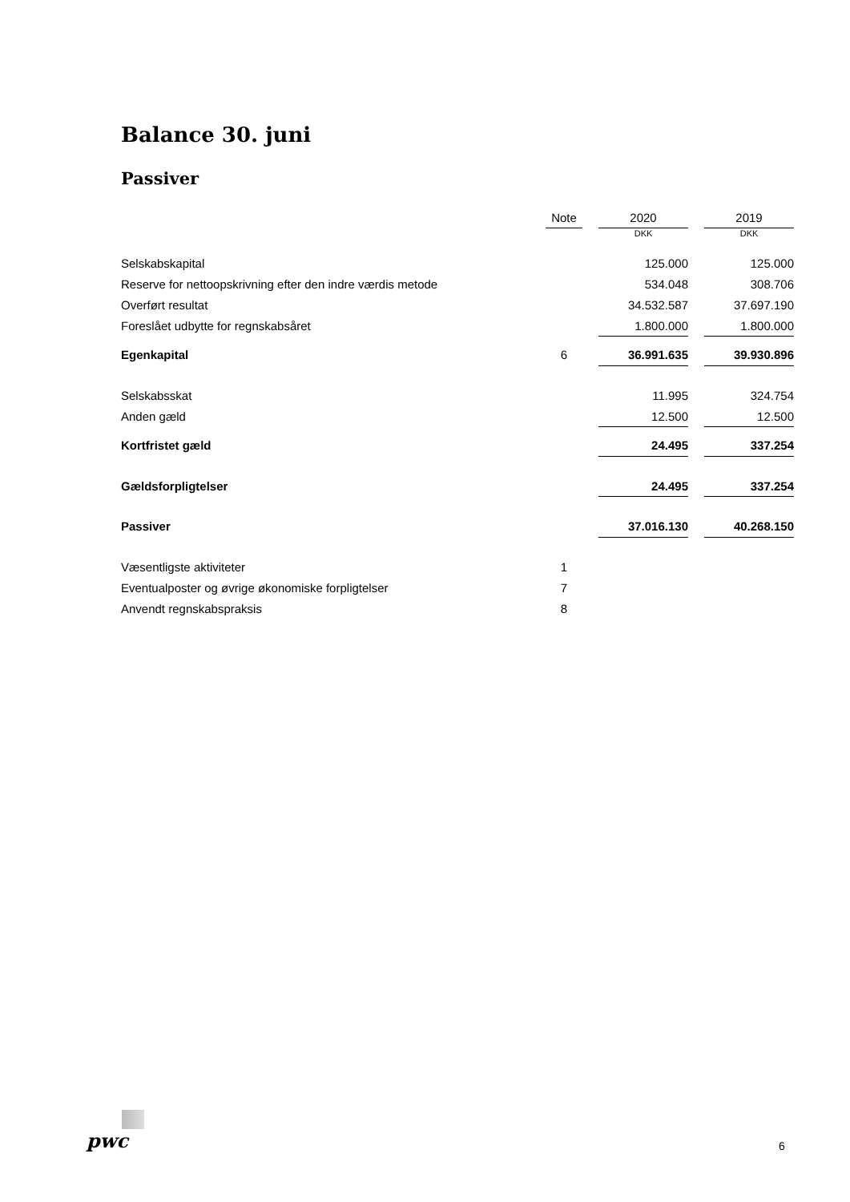Balance 30. juni
Passiver
| | Note | | 2020 | | 2019 |
| | | | DKK | | DKK |
| Selskabskapital | | | 125.000 | | 125.000 |
| Reserve for nettoopskrivning efter den indre værdis metode | | | 534.048 | | 308.706 |
| Overført resultat | | | 34.532.587 | | 37.697.190 |
| Foreslået udbytte for regnskabsåret | | | 1.800.000 | | 1.800.000 |
| Egenkapital | 6 | | 36.991.635 | | 39.930.896 |
| Selskabsskat | | | 11.995 | | 324.754 |
| Anden gæld | | | 12.500 | | 12.500 |
| Kortfristet gæld | | | 24.495 | | 337.254 |
| Gældsforpligtelser | | | 24.495 | | 337.254 |
| Passiver | | | 37.016.130 | | 40.268.150 |
| Væsentligste aktiviteter | 1 | | | | |
| Eventualposter og øvrige økonomiske forpligtelser | 7 | | | | |
| Anvendt regnskabspraksis | 8 | | | | |
pwc
6